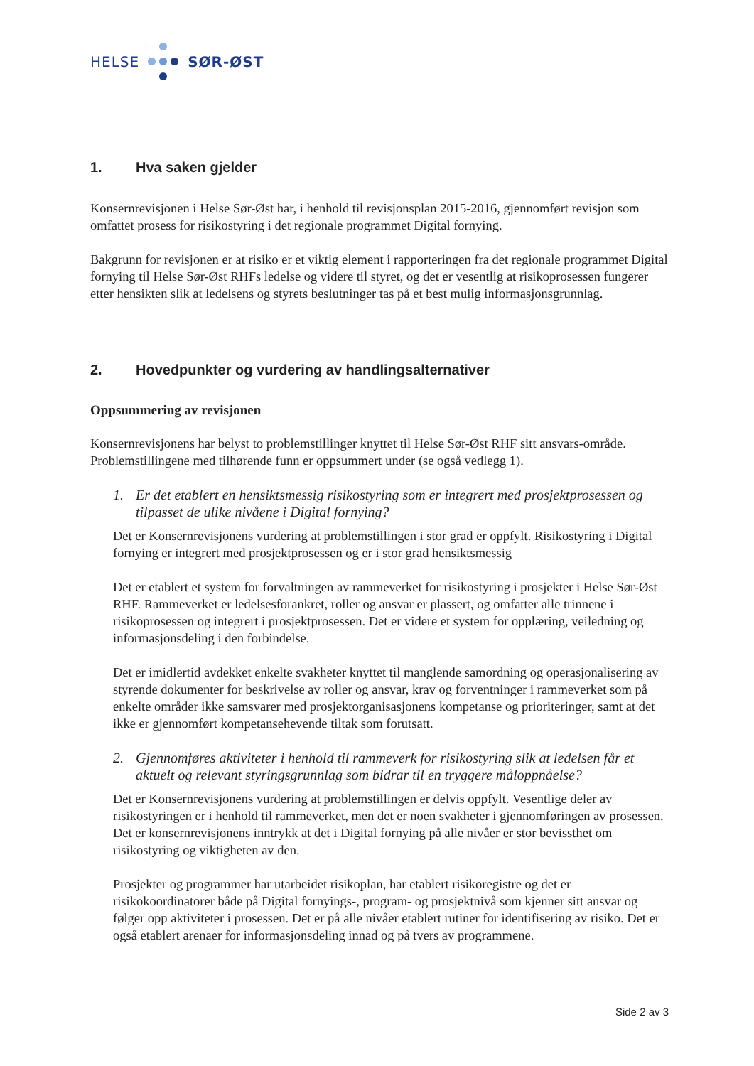HELSE
SØR-ØST
1. Hva saken gjelder
Konsernrevisjonen i Helse Sør-Øst har, i henhold til revisjonsplan 2015-2016, gjennomført revisjon som omfattet prosess for risikostyring i det regionale programmet Digital fornying.
Bakgrunn for revisjonen er at risiko er et viktig element i rapporteringen fra det regionale programmet Digital fornying til Helse Sør-Øst RHFs ledelse og videre til styret, og det er vesentlig at risikoprosessen fungerer etter hensikten slik at ledelsens og styrets beslutninger tas på et best mulig informasjonsgrunnlag.
2. Hovedpunkter og vurdering av handlingsalternativer
Oppsummering av revisjonen
Konsernrevisjonens har belyst to problemstillinger knyttet til Helse Sør-Øst RHF sitt ansvars-område. Problemstillingene med tilhørende funn er oppsummert under (se også vedlegg 1).
1. Er det etablert en hensiktsmessig risikostyring som er integrert med prosjektprosessen og tilpasset de ulike nivåene i Digital fornying?
Det er Konsernrevisjonens vurdering at problemstillingen i stor grad er oppfylt. Risikostyring i Digital fornying er integrert med prosjektprosessen og er i stor grad hensiktsmessig
Det er etablert et system for forvaltningen av rammeverket for risikostyring i prosjekter i Helse Sør-Øst RHF. Rammeverket er ledelsesforankret, roller og ansvar er plassert, og omfatter alle trinnene i risikoprosessen og integrert i prosjektprosessen. Det er videre et system for opplæring, veiledning og informasjonsdeling i den forbindelse.
Det er imidlertid avdekket enkelte svakheter knyttet til manglende samordning og operasjonalisering av styrende dokumenter for beskrivelse av roller og ansvar, krav og forventninger i rammeverket som på enkelte områder ikke samsvarer med prosjektorganisasjonens kompetanse og prioriteringer, samt at det ikke er gjennomført kompetansehevende tiltak som forutsatt.
2. Gjennomføres aktiviteter i henhold til rammeverk for risikostyring slik at ledelsen får et aktuelt og relevant styringsgrunnlag som bidrar til en tryggere måloppnåelse?
Det er Konsernrevisjonens vurdering at problemstillingen er delvis oppfylt. Vesentlige deler av risikostyringen er i henhold til rammeverket, men det er noen svakheter i gjennomføringen av prosessen. Det er konsernrevisjonens inntrykk at det i Digital fornying på alle nivåer er stor bevissthet om risikostyring og viktigheten av den.
Prosjekter og programmer har utarbeidet risikoplan, har etablert risikoregistre og det er risikokoordinatorer både på Digital fornyings-, program- og prosjektnivå som kjenner sitt ansvar og følger opp aktiviteter i prosessen. Det er på alle nivåer etablert rutiner for identifisering av risiko. Det er også etablert arenaer for informasjonsdeling innad og på tvers av programmene.
Side 2 av 3